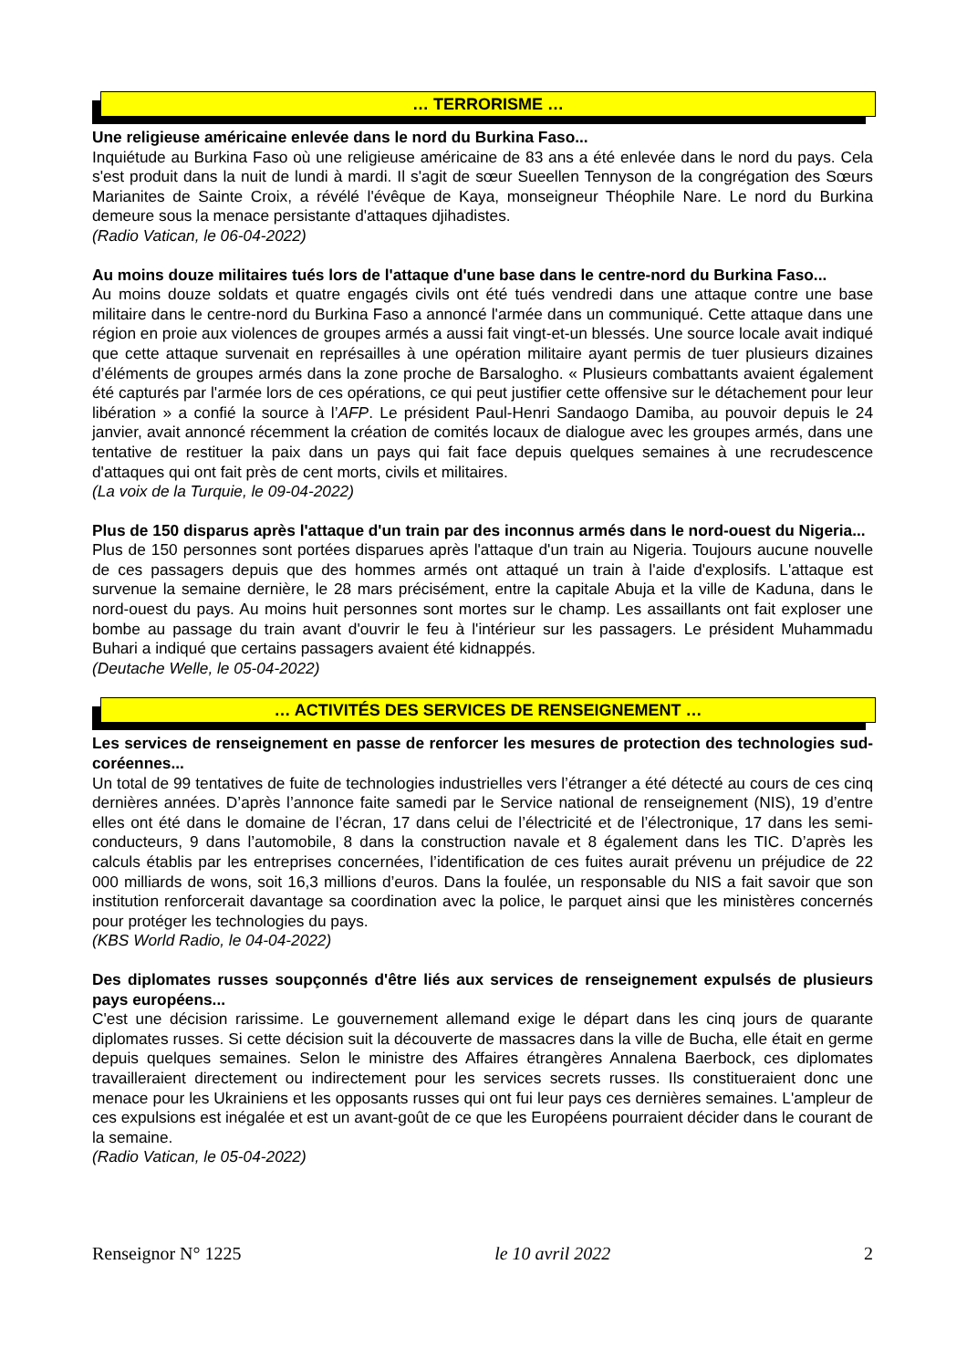… TERRORISME …
Une religieuse américaine enlevée dans le nord du Burkina Faso...
Inquiétude au Burkina Faso où une religieuse américaine de 83 ans a été enlevée dans le nord du pays. Cela s'est produit dans la nuit de lundi à mardi. Il s'agit de sœur Sueellen Tennyson de la congrégation des Sœurs Marianites de Sainte Croix, a révélé l'évêque de Kaya, monseigneur Théophile Nare. Le nord du Burkina demeure sous la menace persistante d'attaques djihadistes.
(Radio Vatican, le 06-04-2022)
Au moins douze militaires tués lors de l'attaque d'une base dans le centre-nord du Burkina Faso...
Au moins douze soldats et quatre engagés civils ont été tués vendredi dans une attaque contre une base militaire dans le centre-nord du Burkina Faso a annoncé l'armée dans un communiqué. Cette attaque dans une région en proie aux violences de groupes armés a aussi fait vingt-et-un blessés. Une source locale avait indiqué que cette attaque survenait en représailles à une opération militaire ayant permis de tuer plusieurs dizaines d’éléments de groupes armés dans la zone proche de Barsalogho. « Plusieurs combattants avaient également été capturés par l'armée lors de ces opérations, ce qui peut justifier cette offensive sur le détachement pour leur libération » a confié la source à l’AFP. Le président Paul-Henri Sandaogo Damiba, au pouvoir depuis le 24 janvier, avait annoncé récemment la création de comités locaux de dialogue avec les groupes armés, dans une tentative de restituer la paix dans un pays qui fait face depuis quelques semaines à une recrudescence d'attaques qui ont fait près de cent morts, civils et militaires.
(La voix de la Turquie, le 09-04-2022)
Plus de 150 disparus après l'attaque d'un train par des inconnus armés dans le nord-ouest du Nigeria...
Plus de 150 personnes sont portées disparues après l'attaque d'un train au Nigeria. Toujours aucune nouvelle de ces passagers depuis que des hommes armés ont attaqué un train à l'aide d'explosifs. L'attaque est survenue la semaine dernière, le 28 mars précisément, entre la capitale Abuja et la ville de Kaduna, dans le nord-ouest du pays. Au moins huit personnes sont mortes sur le champ. Les assaillants ont fait exploser une bombe au passage du train avant d'ouvrir le feu à l'intérieur sur les passagers. Le président Muhammadu Buhari a indiqué que certains passagers avaient été kidnappés.
(Deutache Welle, le 05-04-2022)
… ACTIVITÉS DES SERVICES DE RENSEIGNEMENT …
Les services de renseignement en passe de renforcer les mesures de protection des technologies sud-coréennes...
Un total de 99 tentatives de fuite de technologies industrielles vers l’étranger a été détecté au cours de ces cinq dernières années. D’après l’annonce faite samedi par le Service national de renseignement (NIS), 19 d’entre elles ont été dans le domaine de l’écran, 17 dans celui de l’électricité et de l’électronique, 17 dans les semi-conducteurs, 9 dans l’automobile, 8 dans la construction navale et 8 également dans les TIC. D’après les calculs établis par les entreprises concernées, l’identification de ces fuites aurait prévenu un préjudice de 22 000 milliards de wons, soit 16,3 millions d’euros. Dans la foulée, un responsable du NIS a fait savoir que son institution renforcerait davantage sa coordination avec la police, le parquet ainsi que les ministères concernés pour protéger les technologies du pays.
(KBS World Radio, le 04-04-2022)
Des diplomates russes soupçonnés d'être liés aux services de renseignement expulsés de plusieurs pays européens...
C'est une décision rarissime. Le gouvernement allemand exige le départ dans les cinq jours de quarante diplomates russes. Si cette décision suit la découverte de massacres dans la ville de Bucha, elle était en germe depuis quelques semaines. Selon le ministre des Affaires étrangères Annalena Baerbock, ces diplomates travailleraient directement ou indirectement pour les services secrets russes. Ils constitueraient donc une menace pour les Ukrainiens et les opposants russes qui ont fui leur pays ces dernières semaines. L'ampleur de ces expulsions est inégalée et est un avant-goût de ce que les Européens pourraient décider dans le courant de la semaine.
(Radio Vatican, le 05-04-2022)
Renseignor N° 1225 le 10 avril 2022 2